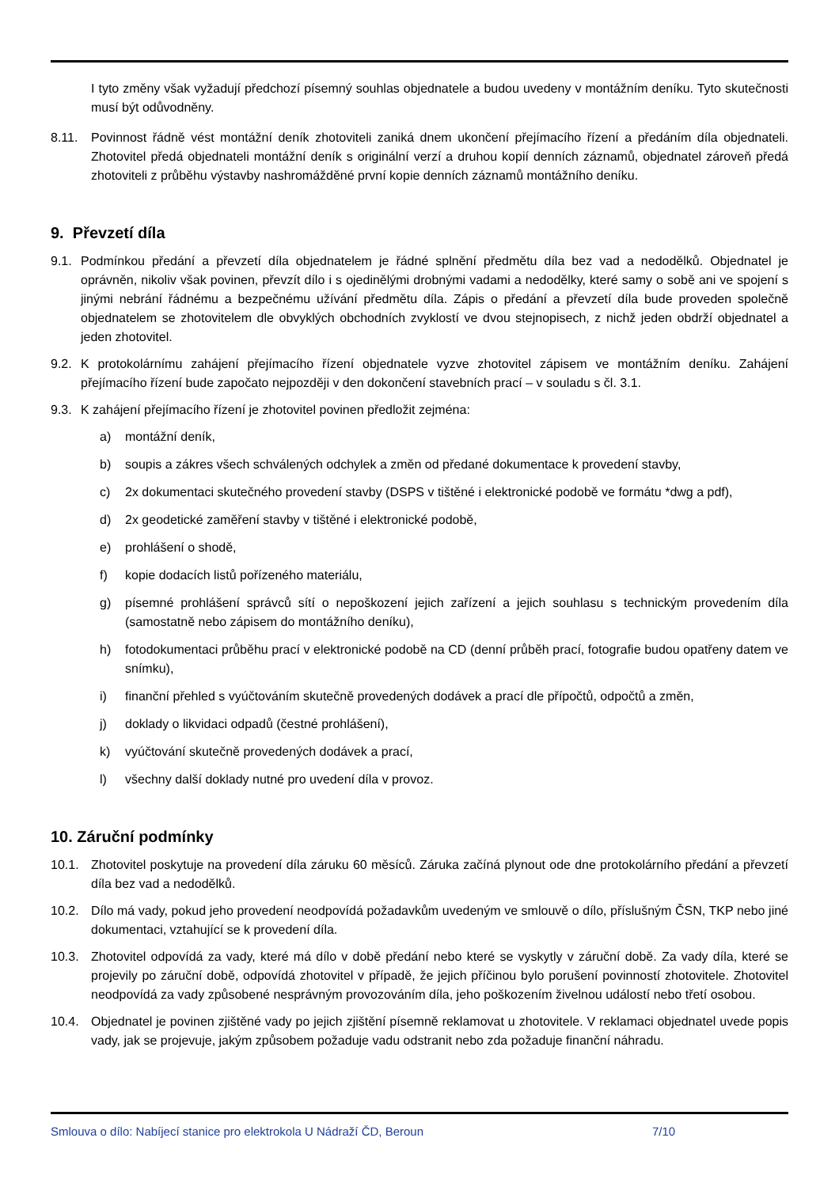I tyto změny však vyžadují předchozí písemný souhlas objednatele a budou uvedeny v montážním deníku. Tyto skutečnosti musí být odůvodněny.
8.11. Povinnost řádně vést montážní deník zhotoviteli zaniká dnem ukončení přejímacího řízení a předáním díla objednateli. Zhotovitel předá objednateli montážní deník s originální verzí a druhou kopií denních záznamů, objednatel zároveň předá zhotoviteli z průběhu výstavby nashromážděné první kopie denních záznamů montážního deníku.
9. Převzetí díla
9.1. Podmínkou předání a převzetí díla objednatelem je řádné splnění předmětu díla bez vad a nedodělků. Objednatel je oprávněn, nikoliv však povinen, převzít dílo i s ojedinělými drobnými vadami a nedodělky, které samy o sobě ani ve spojení s jinými nebrání řádnému a bezpečnému užívání předmětu díla. Zápis o předání a převzetí díla bude proveden společně objednatelem se zhotovitelem dle obvyklých obchodních zvyklostí ve dvou stejnopisech, z nichž jeden obdrží objednatel a jeden zhotovitel.
9.2. K protokolárnímu zahájení přejímacího řízení objednatele vyzve zhotovitel zápisem ve montážním deníku. Zahájení přejímacího řízení bude započato nejpozději v den dokončení stavebních prací – v souladu s čl. 3.1.
9.3. K zahájení přejímacího řízení je zhotovitel povinen předložit zejména:
a) montážní deník,
b) soupis a zákres všech schválených odchylek a změn od předané dokumentace k provedení stavby,
c) 2x dokumentaci skutečného provedení stavby (DSPS v tištěné i elektronické podobě ve formátu *dwg a pdf),
d) 2x geodetické zaměření stavby v tištěné i elektronické podobě,
e) prohlášení o shodě,
f) kopie dodacích listů pořízeného materiálu,
g) písemné prohlášení správců sítí o nepoškození jejich zařízení a jejich souhlasu s technickým provedením díla (samostatně nebo zápisem do montážního deníku),
h) fotodokumentaci průběhu prací v elektronické podobě na CD (denní průběh prací, fotografie budou opatřeny datem ve snímku),
i) finanční přehled s vyúčtováním skutečně provedených dodávek a prací dle přípočtů, odpočtů a změn,
j) doklady o likvidaci odpadů (čestné prohlášení),
k) vyúčtování skutečně provedených dodávek a prací,
l) všechny další doklady nutné pro uvedení díla v provoz.
10. Záruční podmínky
10.1. Zhotovitel poskytuje na provedení díla záruku 60 měsíců. Záruka začíná plynout ode dne protokolárního předání a převzetí díla bez vad a nedodělků.
10.2. Dílo má vady, pokud jeho provedení neodpovídá požadavkům uvedeným ve smlouvě o dílo, příslušným ČSN, TKP nebo jiné dokumentaci, vztahující se k provedení díla.
10.3. Zhotovitel odpovídá za vady, které má dílo v době předání nebo které se vyskytly v záruční době. Za vady díla, které se projevily po záruční době, odpovídá zhotovitel v případě, že jejich příčinou bylo porušení povinností zhotovitele. Zhotovitel neodpovídá za vady způsobené nesprávným provozováním díla, jeho poškozením živelnou událostí nebo třetí osobou.
10.4. Objednatel je povinen zjištěné vady po jejich zjištění písemně reklamovat u zhotovitele. V reklamaci objednatel uvede popis vady, jak se projevuje, jakým způsobem požaduje vadu odstranit nebo zda požaduje finanční náhradu.
Smlouva o dílo: Nabíjecí stanice pro elektrokola U Nádraží ČD, Beroun 7/10